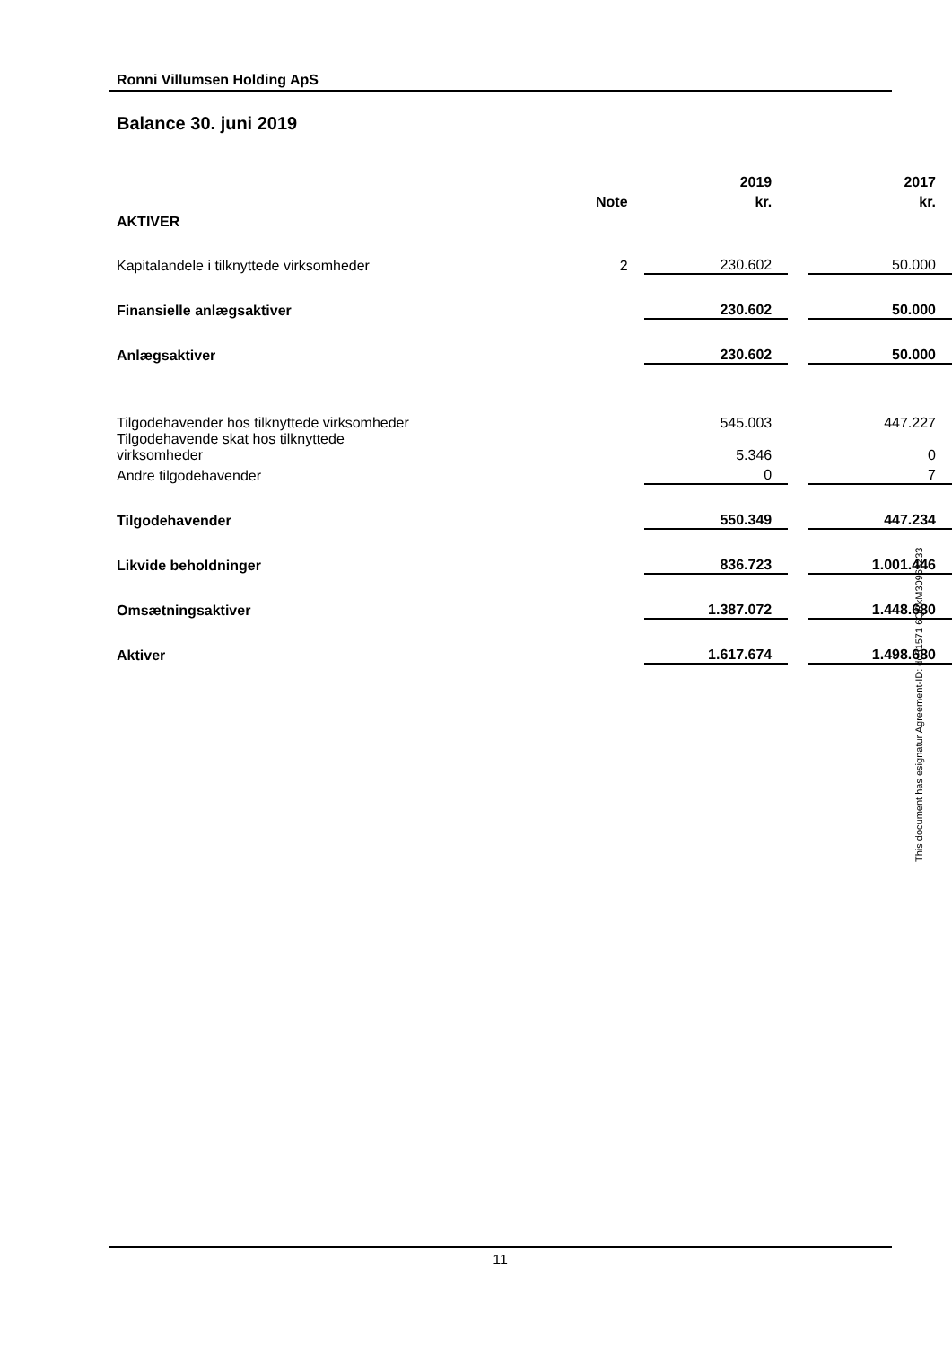Ronni Villumsen Holding ApS
Balance 30. juni 2019
| | | 2019 | | 2017 |
| | Note | kr. | | kr. |
| AKTIVER | | | | |
| Kapitalandele i tilknyttede virksomheder | 2 | 230.602 | | 50.000 |
| Finansielle anlægsaktiver | | 230.602 | | 50.000 |
| Anlægsaktiver | | 230.602 | | 50.000 |
| Tilgodehavender hos tilknyttede virksomheder | | 545.003 | | 447.227 |
| Tilgodehavende skat hos tilknyttede virksomheder | | 5.346 | | 0 |
| Andre tilgodehavender | | 0 | | 7 |
| Tilgodehavender | | 550.349 | | 447.234 |
| Likvide beholdninger | | 836.723 | | 1.001.446 |
| Omsætningsaktiver | | 1.387.072 | | 1.448.680 |
| Aktiver | | 1.617.674 | | 1.498.680 |
This document has esignatur Agreement-ID: dd51571 6QRkM30963233
11